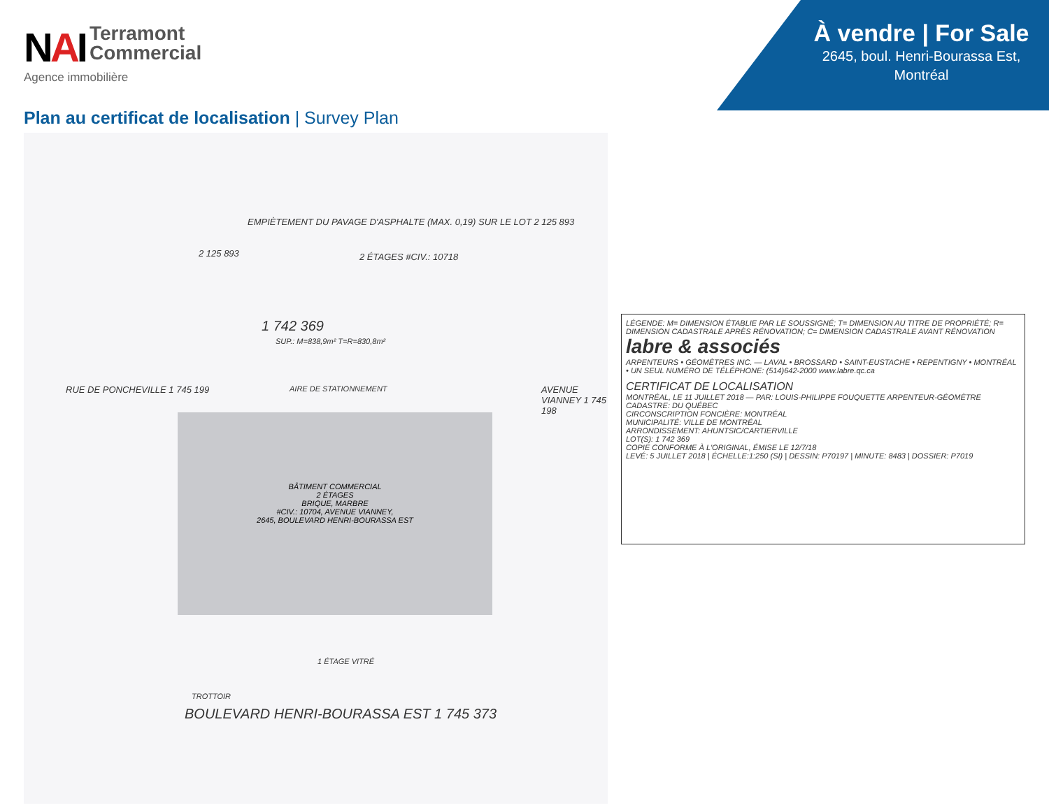NAI Terramont
Commercial
Agence immobilière
À vendre | For Sale
2645, boul. Henri-Bourassa Est,
Montréal
Plan au certificat de localisation | Survey Plan
EMPIÈTEMENT DU PAVAGE D'ASPHALTE (MAX. 0,19) SUR LE LOT 2 125 893
2 125 893 2 ÉTAGES #CIV.: 10718
1 742 369
SUP.: M=838,9m² T=R=830,8m²
AIRE DE STATIONNEMENT
BÂTIMENT COMMERCIAL
2 ÉTAGES
BRIQUE, MARBRE
#CIV.: 10704, AVENUE VIANNEY,
2645, BOULEVARD HENRI-BOURASSA EST
RUE DE PONCHEVILLE 1 745 199 AVENUE VIANNEY 1 745 198
1 ÉTAGE VITRÉ
TROTTOIR
BOULEVARD HENRI-BOURASSA EST 1 745 373
LÉGENDE: M= DIMENSION ÉTABLIE PAR LE SOUSSIGNÉ; T= DIMENSION AU TITRE DE PROPRIÉTÉ; R= DIMENSION CADASTRALE APRÈS RÉNOVATION; C= DIMENSION CADASTRALE AVANT RÉNOVATION
labre & associés
ARPENTEURS • GÉOMÈTRES INC. — LAVAL • BROSSARD • SAINT-EUSTACHE • REPENTIGNY • MONTRÉAL • UN SEUL NUMÉRO DE TÉLÉPHONE: (514)642-2000 www.labre.qc.ca
CERTIFICAT DE LOCALISATION
MONTRÉAL, LE 11 JUILLET 2018 — PAR: LOUIS-PHILIPPE FOUQUETTE ARPENTEUR-GÉOMÈTRE
CADASTRE: DU QUÉBEC
CIRCONSCRIPTION FONCIÈRE: MONTRÉAL
MUNICIPALITÉ: VILLE DE MONTRÉAL
ARRONDISSEMENT: AHUNTSIC/CARTIERVILLE
LOT(S): 1 742 369
COPIE CONFORME À L'ORIGINAL, ÉMISE LE 12/7/18
LEVÉ: 5 JUILLET 2018 | ÉCHELLE:1:250 (SI) | DESSIN: P70197 | MINUTE: 8483 | DOSSIER: P7019